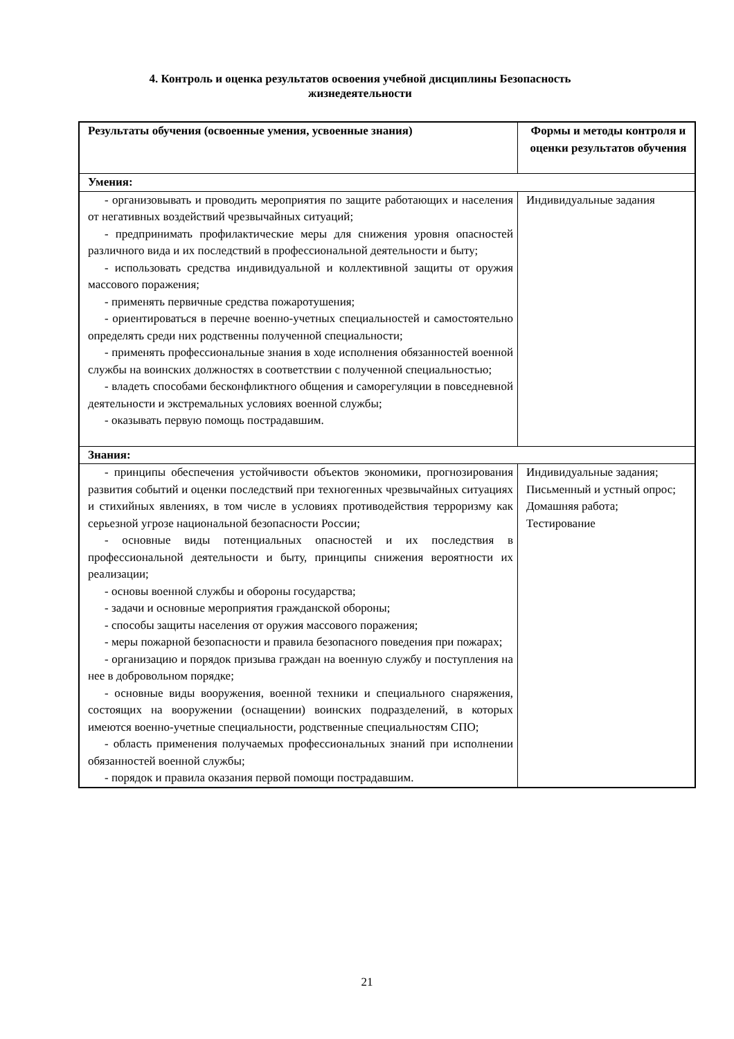4. Контроль и оценка результатов освоения учебной дисциплины Безопасность жизнедеятельности
| Результаты обучения (освоенные умения, усвоенные знания) | Формы и методы контроля и оценки результатов обучения |
| --- | --- |
| Умения: | |
| - организовывать и проводить мероприятия по защите работающих и населения от негативных воздействий чрезвычайных ситуаций; - предпринимать профилактические меры для снижения уровня опасностей различного вида и их последствий в профессиональной деятельности и быту; - использовать средства индивидуальной и коллективной защиты от оружия массового поражения; - применять первичные средства пожаротушения; - ориентироваться в перечне военно-учетных специальностей и самостоятельно определять среди них родственны полученной специальности; - применять профессиональные знания в ходе исполнения обязанностей военной службы на воинских должностях в соответствии с полученной специальностью; - владеть способами бесконфликтного общения и саморегуляции в повседневной деятельности и экстремальных условиях военной службы; - оказывать первую помощь пострадавшим. | Индивидуальные задания |
| Знания: | |
| - принципы обеспечения устойчивости объектов экономики, прогнозирования развития событий и оценки последствий при техногенных чрезвычайных ситуациях и стихийных явлениях, в том числе в условиях противодействия терроризму как серьезной угрозе национальной безопасности России; - основные виды потенциальных опасностей и их последствия в профессиональной деятельности и быту, принципы снижения вероятности их реализации; - основы военной службы и обороны государства; - задачи и основные мероприятия гражданской обороны; - способы защиты населения от оружия массового поражения; - меры пожарной безопасности и правила безопасного поведения при пожарах; - организацию и порядок призыва граждан на военную службу и поступления на нее в добровольном порядке; - основные виды вооружения, военной техники и специального снаряжения, состоящих на вооружении (оснащении) воинских подразделений, в которых имеются военно-учетные специальности, родственные специальностям СПО; - область применения получаемых профессиональных знаний при исполнении обязанностей военной службы; - порядок и правила оказания первой помощи пострадавшим. | Индивидуальные задания; Письменный и устный опрос; Домашняя работа; Тестирование |
21